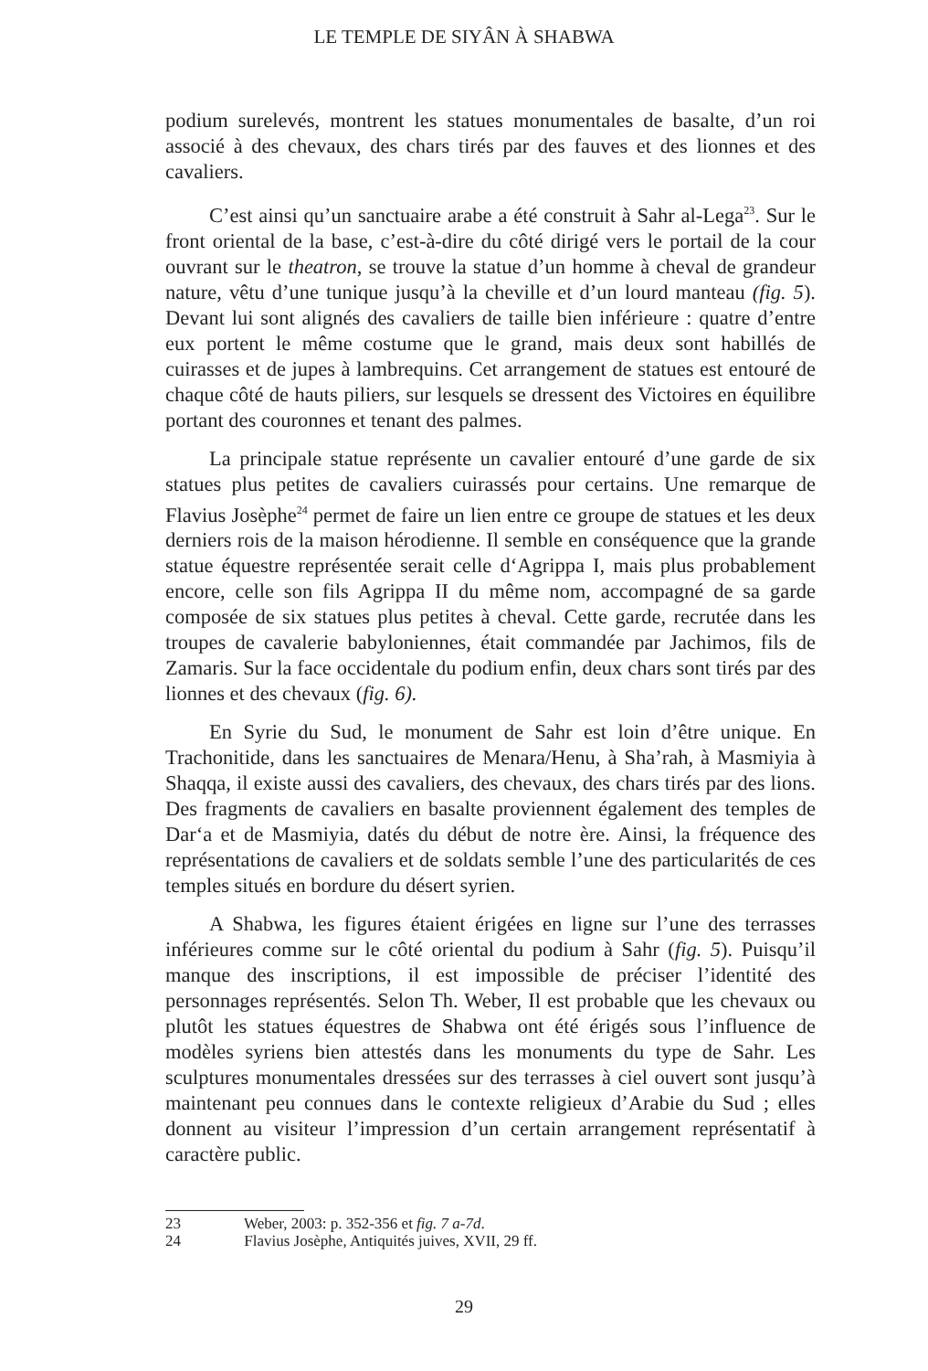LE TEMPLE DE SIYÂN À SHABWA
podium surelevés, montrent les statues monumentales de basalte, d’un roi associé à des chevaux, des chars tirés par des fauves et des lionnes et des cavaliers.
C’est ainsi qu’un sanctuaire arabe a été construit à Sahr al-Lega<sup>23</sup>. Sur le front oriental de la base, c’est-à-dire du côté dirigé vers le portail de la cour ouvrant sur le theatron, se trouve la statue d’un homme à cheval de grandeur nature, vêtu d’une tunique jusqu’à la cheville et d’un lourd manteau (fig. 5). Devant lui sont alignés des cavaliers de taille bien inférieure : quatre d’entre eux portent le même costume que le grand, mais deux sont habillés de cuirasses et de jupes à lambrequins. Cet arrangement de statues est entouré de chaque côté de hauts piliers, sur lesquels se dressent des Victoires en équilibre portant des couronnes et tenant des palmes.
La principale statue représente un cavalier entouré d’une garde de six statues plus petites de cavaliers cuirassés pour certains. Une remarque de Flavius Josèphe<sup>24</sup> permet de faire un lien entre ce groupe de statues et les deux derniers rois de la maison hérodienne. Il semble en conséquence que la grande statue équestre représentée serait celle d‘Agrippa I, mais plus probablement encore, celle son fils Agrippa II du même nom, accompagné de sa garde composée de six statues plus petites à cheval. Cette garde, recrutée dans les troupes de cavalerie babyloniennes, était commandée par Jachimos, fils de Zamaris. Sur la face occidentale du podium enfin, deux chars sont tirés par des lionnes et des chevaux (fig. 6).
En Syrie du Sud, le monument de Sahr est loin d’être unique. En Trachonitide, dans les sanctuaires de Menara/Henu, à Sha’rah, à Masmiyia à Shaqqa, il existe aussi des cavaliers, des chevaux, des chars tirés par des lions. Des fragments de cavaliers en basalte proviennent également des temples de Dar‘a et de Masmiyia, datés du début de notre ère. Ainsi, la fréquence des représentations de cavaliers et de soldats semble l’une des particularités de ces temples situés en bordure du désert syrien.
A Shabwa, les figures étaient érigées en ligne sur l’une des terrasses inférieures comme sur le côté oriental du podium à Sahr (fig. 5). Puisqu’il manque des inscriptions, il est impossible de préciser l’identité des personnages représentés. Selon Th. Weber, Il est probable que les chevaux ou plutôt les statues équestres de Shabwa ont été érigés sous l’influence de modèles syriens bien attestés dans les monuments du type de Sahr. Les sculptures monumentales dressées sur des terrasses à ciel ouvert sont jusqu’à maintenant peu connues dans le contexte religieux d’Arabie du Sud ; elles donnent au visiteur l’impression d’un certain arrangement représentatif à caractère public.
23 Weber, 2003: p. 352-356 et fig. 7 a-7d.
24 Flavius Josèphe, Antiquités juives, XVII, 29 ff.
29